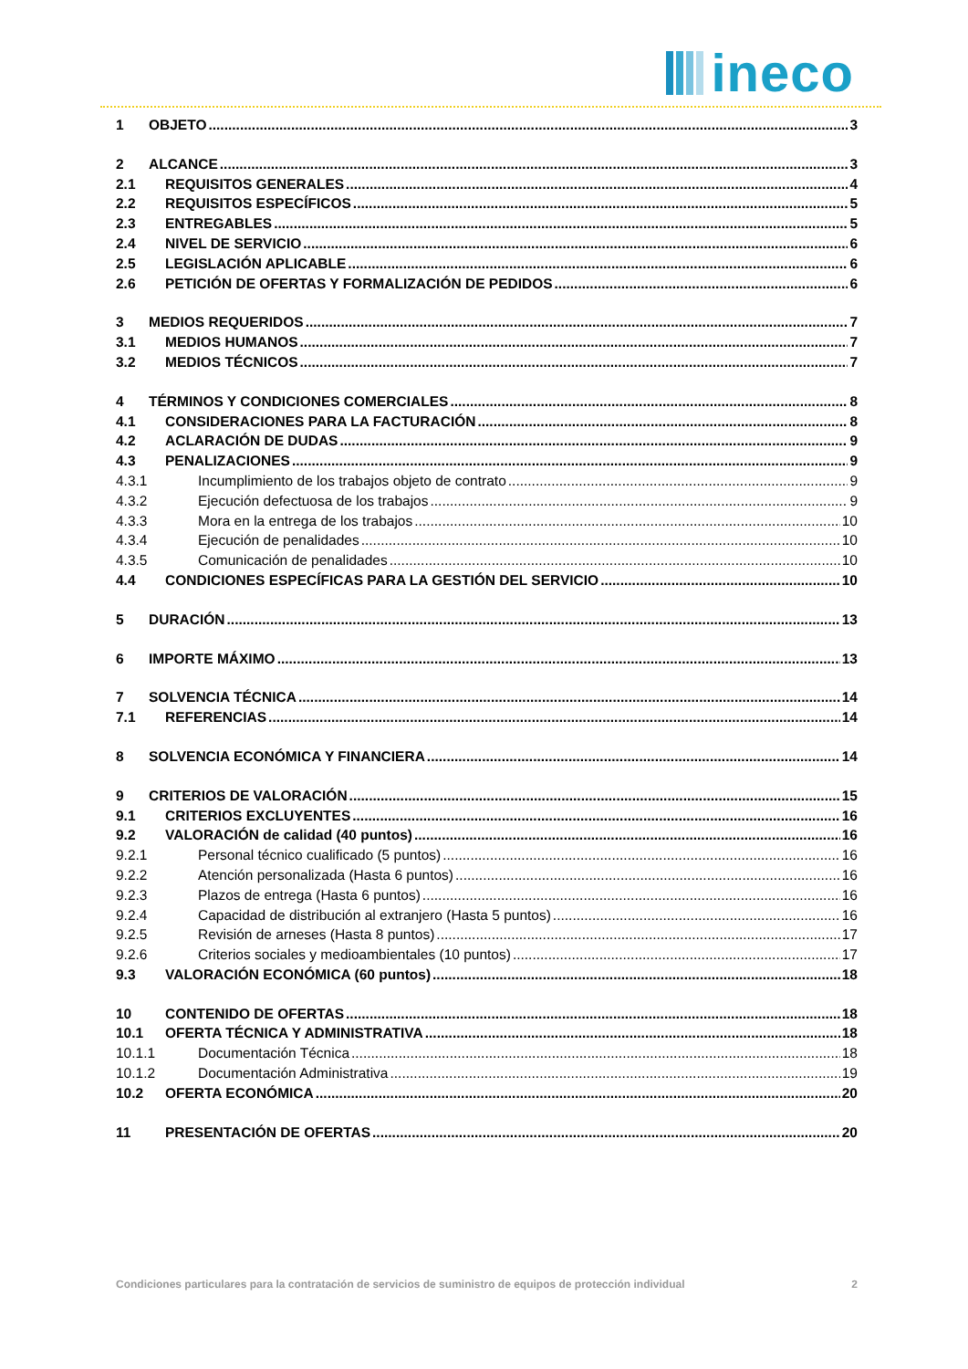ineco
1 OBJETO 3
2 ALCANCE 3
2.1 REQUISITOS GENERALES 4
2.2 REQUISITOS ESPECÍFICOS 5
2.3 ENTREGABLES 5
2.4 NIVEL DE SERVICIO 6
2.5 LEGISLACIÓN APLICABLE 6
2.6 PETICIÓN DE OFERTAS Y FORMALIZACIÓN DE PEDIDOS 6
3 MEDIOS REQUERIDOS 7
3.1 MEDIOS HUMANOS 7
3.2 MEDIOS TÉCNICOS 7
4 TÉRMINOS Y CONDICIONES COMERCIALES 8
4.1 CONSIDERACIONES PARA LA FACTURACIÓN 8
4.2 ACLARACIÓN DE DUDAS 9
4.3 PENALIZACIONES 9
4.3.1 Incumplimiento de los trabajos objeto de contrato 9
4.3.2 Ejecución defectuosa de los trabajos 9
4.3.3 Mora en la entrega de los trabajos 10
4.3.4 Ejecución de penalidades 10
4.3.5 Comunicación de penalidades 10
4.4 CONDICIONES ESPECÍFICAS PARA LA GESTIÓN DEL SERVICIO 10
5 DURACIÓN 13
6 IMPORTE MÁXIMO 13
7 SOLVENCIA TÉCNICA 14
7.1 REFERENCIAS 14
8 SOLVENCIA ECONÓMICA Y FINANCIERA 14
9 CRITERIOS DE VALORACIÓN 15
9.1 CRITERIOS EXCLUYENTES 16
9.2 VALORACIÓN de calidad (40 puntos) 16
9.2.1 Personal técnico cualificado (5 puntos) 16
9.2.2 Atención personalizada (Hasta 6 puntos) 16
9.2.3 Plazos de entrega (Hasta 6 puntos) 16
9.2.4 Capacidad de distribución al extranjero (Hasta 5 puntos) 16
9.2.5 Revisión de arneses (Hasta 8 puntos) 17
9.2.6 Criterios sociales y medioambientales (10 puntos) 17
9.3 VALORACIÓN ECONÓMICA (60 puntos) 18
10 CONTENIDO DE OFERTAS 18
10.1 OFERTA TÉCNICA Y ADMINISTRATIVA 18
10.1.1 Documentación Técnica 18
10.1.2 Documentación Administrativa 19
10.2 OFERTA ECONÓMICA 20
11 PRESENTACIÓN DE OFERTAS 20
Condiciones particulares para la contratación de servicios de suministro de equipos de protección individual 2